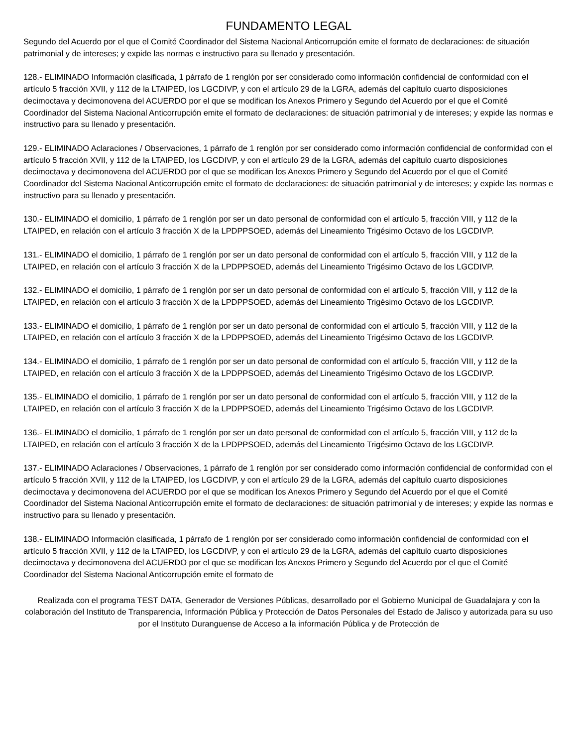FUNDAMENTO LEGAL
Segundo del Acuerdo por el que el Comité Coordinador del Sistema Nacional Anticorrupción emite el formato de declaraciones: de situación patrimonial y de intereses; y expide las normas e instructivo para su llenado y presentación.
128.- ELIMINADO Información clasificada, 1 párrafo de 1 renglón por ser considerado como información confidencial de conformidad con el artículo 5 fracción XVII, y 112 de la LTAIPED, los LGCDIVP, y con el artículo 29 de la LGRA, además del capítulo cuarto disposiciones decimoctava y decimonovena del ACUERDO por el que se modifican los Anexos Primero y Segundo del Acuerdo por el que el Comité Coordinador del Sistema Nacional Anticorrupción emite el formato de declaraciones: de situación patrimonial y de intereses; y expide las normas e instructivo para su llenado y presentación.
129.- ELIMINADO Aclaraciones / Observaciones, 1 párrafo de 1 renglón por ser considerado como información confidencial de conformidad con el artículo 5 fracción XVII, y 112 de la LTAIPED, los LGCDIVP, y con el artículo 29 de la LGRA, además del capítulo cuarto disposiciones decimoctava y decimonovena del ACUERDO por el que se modifican los Anexos Primero y Segundo del Acuerdo por el que el Comité Coordinador del Sistema Nacional Anticorrupción emite el formato de declaraciones: de situación patrimonial y de intereses; y expide las normas e instructivo para su llenado y presentación.
130.- ELIMINADO el domicilio, 1 párrafo de 1 renglón por ser un dato personal de conformidad con el artículo 5, fracción VIII, y 112 de la LTAIPED, en relación con el artículo 3 fracción X de la LPDPPSOED, además del Lineamiento Trigésimo Octavo de los LGCDIVP.
131.- ELIMINADO el domicilio, 1 párrafo de 1 renglón por ser un dato personal de conformidad con el artículo 5, fracción VIII, y 112 de la LTAIPED, en relación con el artículo 3 fracción X de la LPDPPSOED, además del Lineamiento Trigésimo Octavo de los LGCDIVP.
132.- ELIMINADO el domicilio, 1 párrafo de 1 renglón por ser un dato personal de conformidad con el artículo 5, fracción VIII, y 112 de la LTAIPED, en relación con el artículo 3 fracción X de la LPDPPSOED, además del Lineamiento Trigésimo Octavo de los LGCDIVP.
133.- ELIMINADO el domicilio, 1 párrafo de 1 renglón por ser un dato personal de conformidad con el artículo 5, fracción VIII, y 112 de la LTAIPED, en relación con el artículo 3 fracción X de la LPDPPSOED, además del Lineamiento Trigésimo Octavo de los LGCDIVP.
134.- ELIMINADO el domicilio, 1 párrafo de 1 renglón por ser un dato personal de conformidad con el artículo 5, fracción VIII, y 112 de la LTAIPED, en relación con el artículo 3 fracción X de la LPDPPSOED, además del Lineamiento Trigésimo Octavo de los LGCDIVP.
135.- ELIMINADO el domicilio, 1 párrafo de 1 renglón por ser un dato personal de conformidad con el artículo 5, fracción VIII, y 112 de la LTAIPED, en relación con el artículo 3 fracción X de la LPDPPSOED, además del Lineamiento Trigésimo Octavo de los LGCDIVP.
136.- ELIMINADO el domicilio, 1 párrafo de 1 renglón por ser un dato personal de conformidad con el artículo 5, fracción VIII, y 112 de la LTAIPED, en relación con el artículo 3 fracción X de la LPDPPSOED, además del Lineamiento Trigésimo Octavo de los LGCDIVP.
137.- ELIMINADO Aclaraciones / Observaciones, 1 párrafo de 1 renglón por ser considerado como información confidencial de conformidad con el artículo 5 fracción XVII, y 112 de la LTAIPED, los LGCDIVP, y con el artículo 29 de la LGRA, además del capítulo cuarto disposiciones decimoctava y decimonovena del ACUERDO por el que se modifican los Anexos Primero y Segundo del Acuerdo por el que el Comité Coordinador del Sistema Nacional Anticorrupción emite el formato de declaraciones: de situación patrimonial y de intereses; y expide las normas e instructivo para su llenado y presentación.
138.- ELIMINADO Información clasificada, 1 párrafo de 1 renglón por ser considerado como información confidencial de conformidad con el artículo 5 fracción XVII, y 112 de la LTAIPED, los LGCDIVP, y con el artículo 29 de la LGRA, además del capítulo cuarto disposiciones decimoctava y decimonovena del ACUERDO por el que se modifican los Anexos Primero y Segundo del Acuerdo por el que el Comité Coordinador del Sistema Nacional Anticorrupción emite el formato de
Realizada con el programa TEST DATA, Generador de Versiones Públicas, desarrollado por el Gobierno Municipal de Guadalajara y con la colaboración del Instituto de Transparencia, Información Pública y Protección de Datos Personales del Estado de Jalisco y autorizada para su uso por el Instituto Duranguense de Acceso a la información Pública y de Protección de